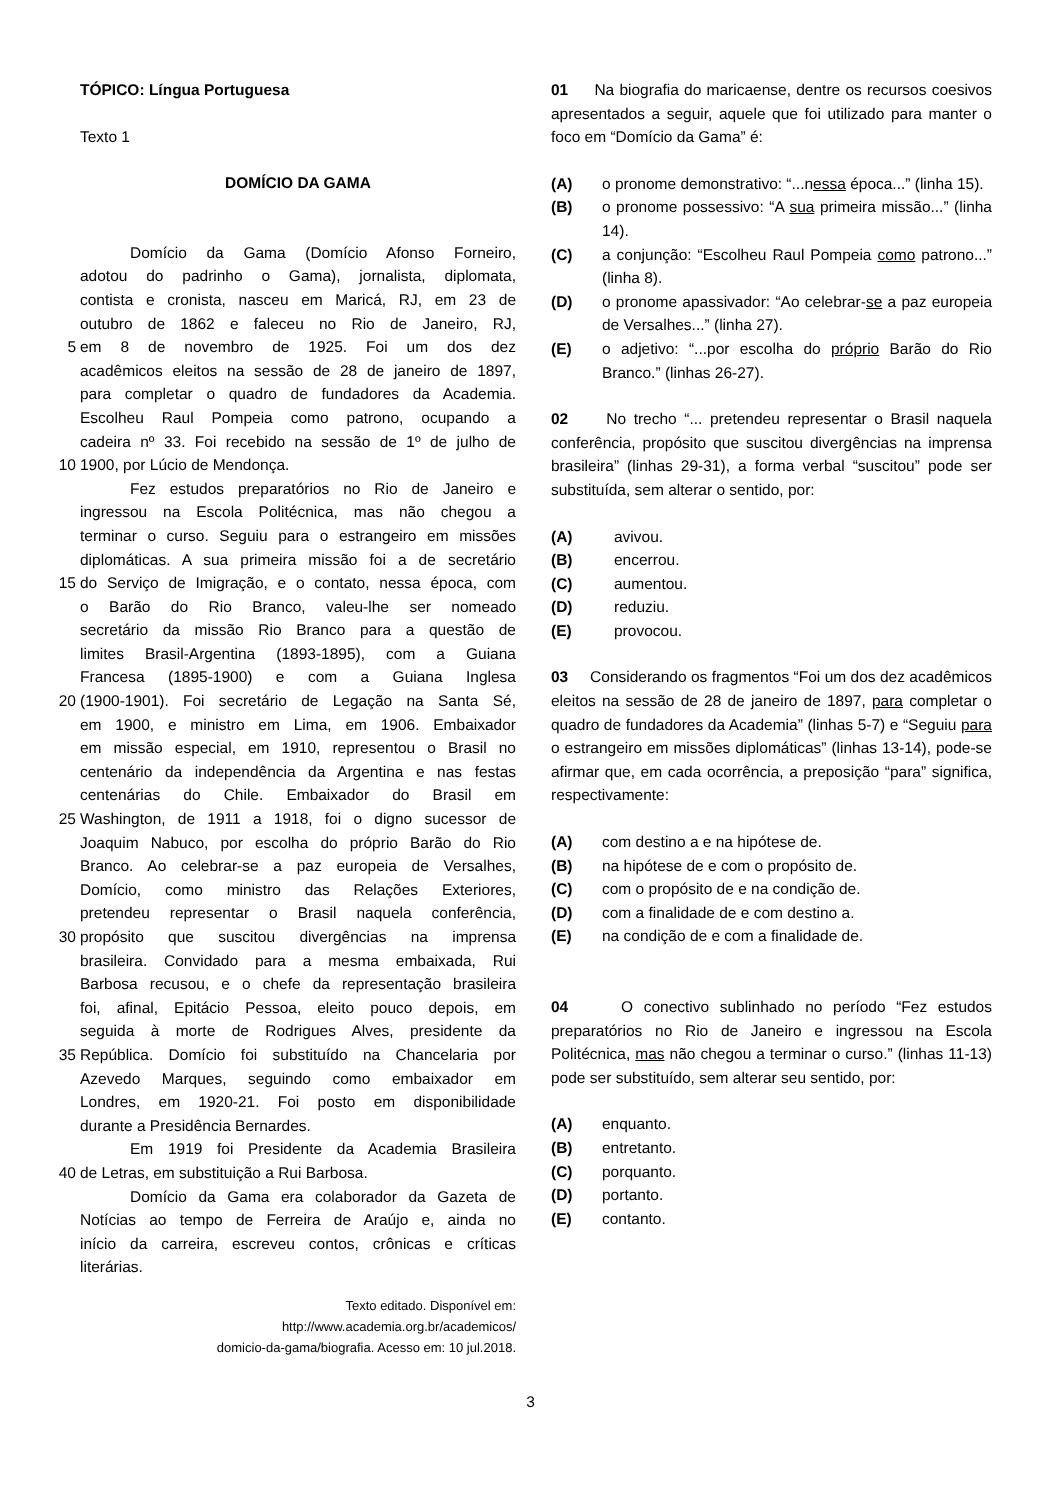TÓPICO: Língua Portuguesa
Texto 1
DOMÍCIO DA GAMA
Domício da Gama (Domício Afonso Forneiro,
adotou do padrinho o Gama), jornalista, diplomata,
contista e cronista, nasceu em Maricá, RJ, em 23 de
outubro de 1862 e faleceu no Rio de Janeiro, RJ,
5 em 8 de novembro de 1925. Foi um dos dez
acadêmicos eleitos na sessão de 28 de janeiro de 1897,
para completar o quadro de fundadores da Academia.
Escolheu Raul Pompeia como patrono, ocupando a
cadeira nº 33. Foi recebido na sessão de 1º de julho de
10 1900, por Lúcio de Mendonça.
Fez estudos preparatórios no Rio de Janeiro e
ingressou na Escola Politécnica, mas não chegou a
terminar o curso. Seguiu para o estrangeiro em missões
diplomáticas. A sua primeira missão foi a de secretário
15 do Serviço de Imigração, e o contato, nessa época, com
o Barão do Rio Branco, valeu-lhe ser nomeado
secretário da missão Rio Branco para a questão de
limites Brasil-Argentina (1893-1895), com a Guiana
Francesa (1895-1900) e com a Guiana Inglesa
20 (1900-1901). Foi secretário de Legação na Santa Sé,
em 1900, e ministro em Lima, em 1906. Embaixador
em missão especial, em 1910, representou o Brasil no
centenário da independência da Argentina e nas festas
centenárias do Chile. Embaixador do Brasil em
25 Washington, de 1911 a 1918, foi o digno sucessor de
Joaquim Nabuco, por escolha do próprio Barão do Rio
Branco. Ao celebrar-se a paz europeia de Versalhes,
Domício, como ministro das Relações Exteriores,
pretendeu representar o Brasil naquela conferência,
30 propósito que suscitou divergências na imprensa
brasileira. Convidado para a mesma embaixada, Rui
Barbosa recusou, e o chefe da representação brasileira
foi, afinal, Epitácio Pessoa, eleito pouco depois, em
seguida à morte de Rodrigues Alves, presidente da
35 República. Domício foi substituído na Chancelaria por
Azevedo Marques, seguindo como embaixador em
Londres, em 1920-21. Foi posto em disponibilidade
durante a Presidência Bernardes.
Em 1919 foi Presidente da Academia Brasileira
40 de Letras, em substituição a Rui Barbosa.
Domício da Gama era colaborador da Gazeta de
Notícias ao tempo de Ferreira de Araújo e, ainda no
início da carreira, escreveu contos, crônicas e críticas
literárias.
Texto editado. Disponível em:
http://www.academia.org.br/academicos/
domicio-da-gama/biografia. Acesso em: 10 jul.2018.
01 Na biografia do maricaense, dentre os recursos coesivos apresentados a seguir, aquele que foi utilizado para manter o foco em “Domício da Gama” é:
(A) o pronome demonstrativo: “...nessa época...” (linha 15).
(B) o pronome possessivo: “A sua primeira missão...” (linha 14).
(C) a conjunção: “Escolheu Raul Pompeia como patrono...” (linha 8).
(D) o pronome apassivador: “Ao celebrar-se a paz europeia de Versalhes...” (linha 27).
(E) o adjetivo: “...por escolha do próprio Barão do Rio Branco.” (linhas 26-27).
02 No trecho “... pretendeu representar o Brasil naquela conferência, propósito que suscitou divergências na imprensa brasileira” (linhas 29-31), a forma verbal “suscitou” pode ser substituída, sem alterar o sentido, por:
(A) avivou.
(B) encerrou.
(C) aumentou.
(D) reduziu.
(E) provocou.
03 Considerando os fragmentos “Foi um dos dez acadêmicos eleitos na sessão de 28 de janeiro de 1897, para completar o quadro de fundadores da Academia” (linhas 5-7) e “Seguiu para o estrangeiro em missões diplomáticas” (linhas 13-14), pode-se afirmar que, em cada ocorrência, a preposição “para” significa, respectivamente:
(A) com destino a e na hipótese de.
(B) na hipótese de e com o propósito de.
(C) com o propósito de e na condição de.
(D) com a finalidade de e com destino a.
(E) na condição de e com a finalidade de.
04 O conectivo sublinhado no período “Fez estudos preparatórios no Rio de Janeiro e ingressou na Escola Politécnica, mas não chegou a terminar o curso.” (linhas 11-13) pode ser substituído, sem alterar seu sentido, por:
(A) enquanto.
(B) entretanto.
(C) porquanto.
(D) portanto.
(E) contanto.
3